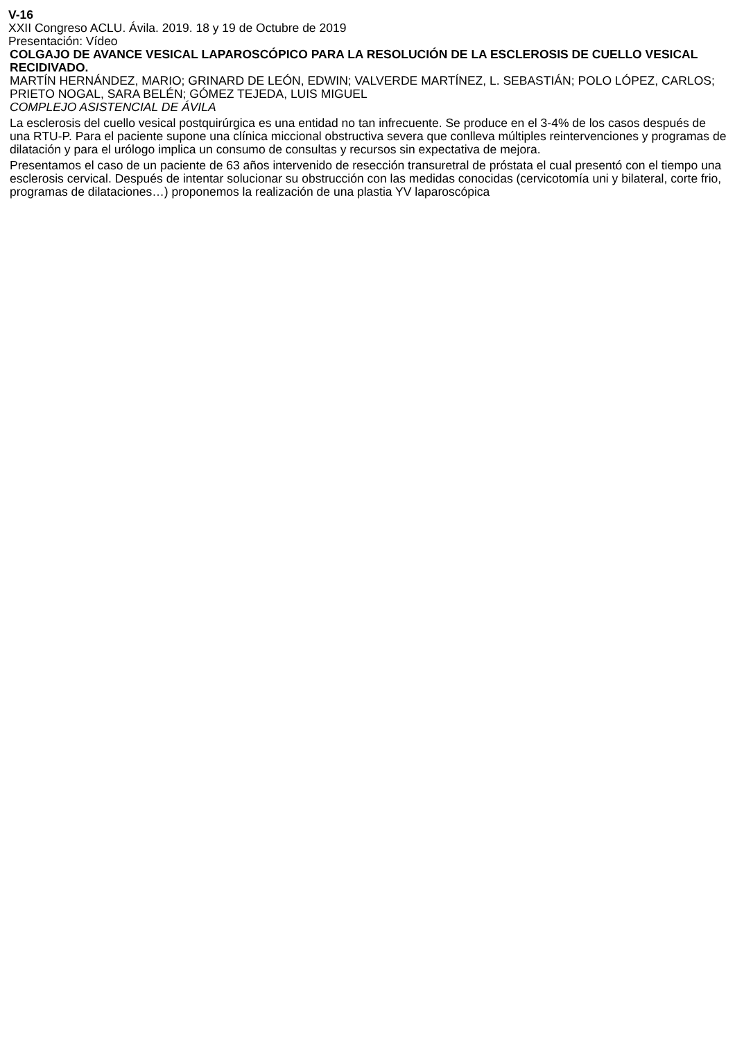V-16
XXII Congreso ACLU. Ávila. 2019. 18 y 19 de Octubre de 2019
Presentación: Vídeo
COLGAJO DE AVANCE VESICAL LAPAROSCÓPICO PARA LA RESOLUCIÓN DE LA ESCLEROSIS DE CUELLO VESICAL RECIDIVADO.
MARTÍN HERNÁNDEZ, MARIO; GRINARD DE LEÓN, EDWIN; VALVERDE MARTÍNEZ, L. SEBASTIÁN; POLO LÓPEZ, CARLOS; PRIETO NOGAL, SARA BELÉN; GÓMEZ TEJEDA, LUIS MIGUEL
COMPLEJO ASISTENCIAL DE ÁVILA
La esclerosis del cuello vesical postquirúrgica es una entidad no tan infrecuente. Se produce en el 3-4% de los casos después de una RTU-P. Para el paciente supone una clínica miccional obstructiva severa que conlleva múltiples reintervenciones y programas de dilatación y para el urólogo implica un consumo de consultas y recursos sin expectativa de mejora.
Presentamos el caso de un paciente de 63 años intervenido de resección transuretral de próstata el cual presentó con el tiempo una esclerosis cervical. Después de intentar solucionar su obstrucción con las medidas conocidas (cervicotomía uni y bilateral, corte frio, programas de dilataciones…) proponemos la realización de una plastia YV laparoscópica